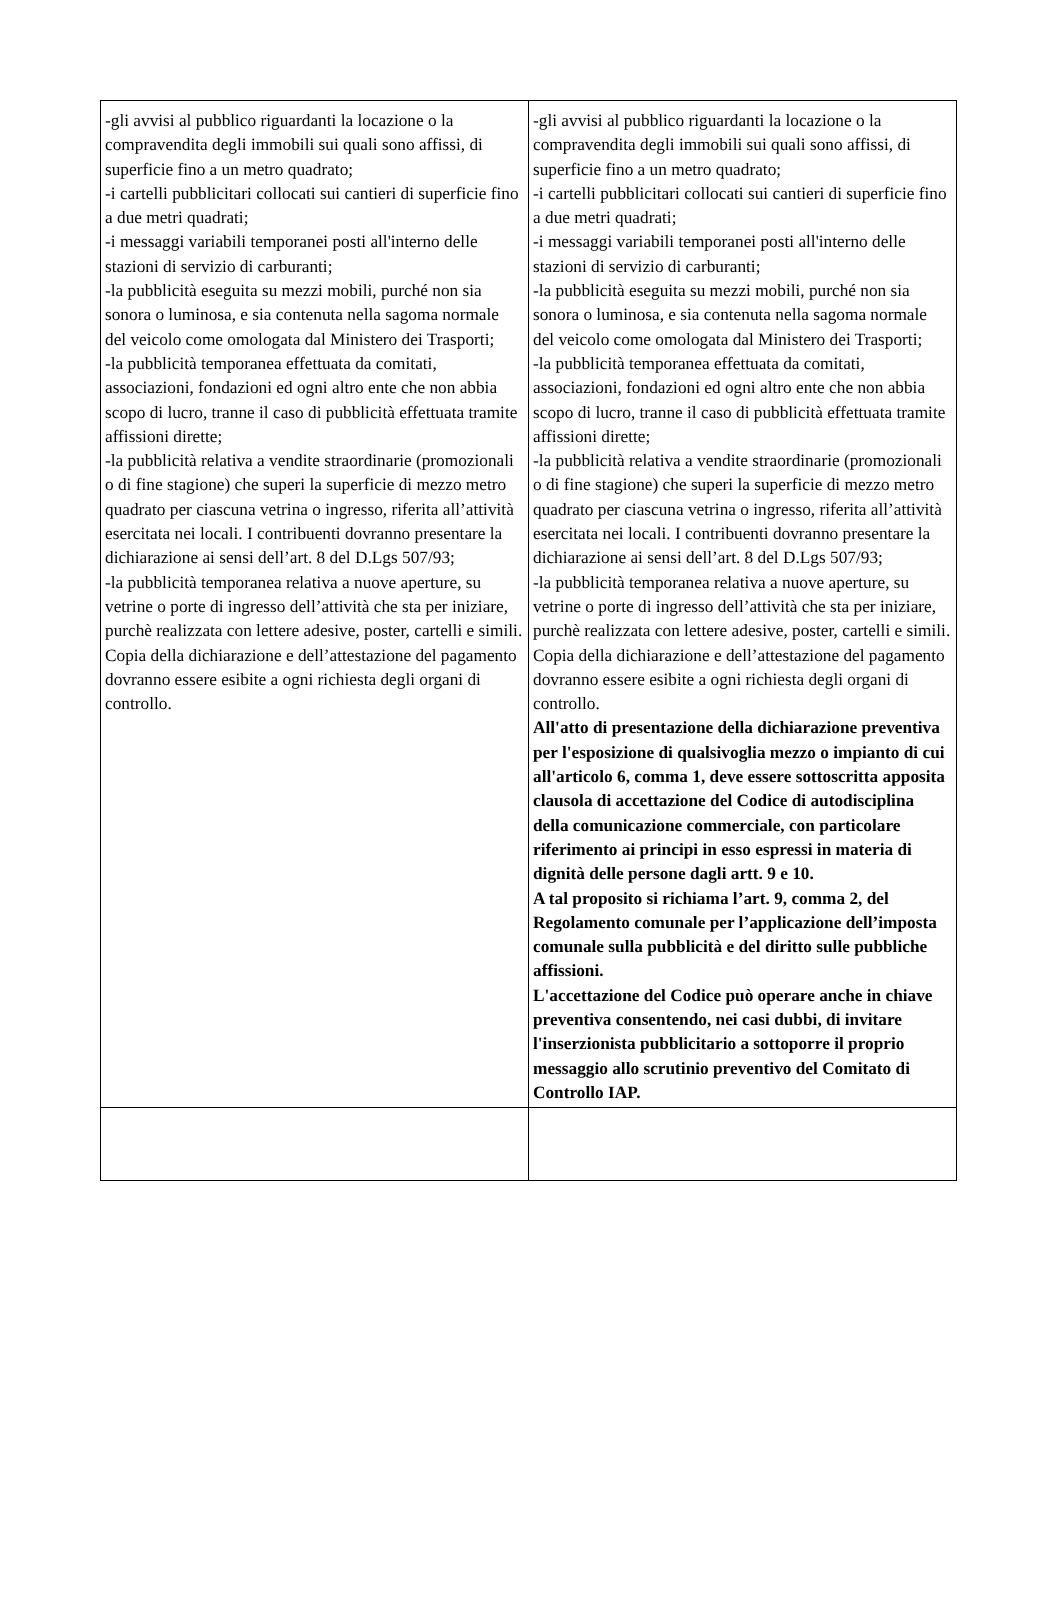| -gli avvisi al pubblico riguardanti la locazione o la compravendita degli immobili sui quali sono affissi, di superficie fino a un metro quadrato; -i cartelli pubblicitari collocati sui cantieri di superficie fino a due metri quadrati; -i messaggi variabili temporanei posti all'interno delle stazioni di servizio di carburanti; -la pubblicità eseguita su mezzi mobili, purché non sia sonora o luminosa, e sia contenuta nella sagoma normale del veicolo come omologata dal Ministero dei Trasporti; -la pubblicità temporanea effettuata da comitati, associazioni, fondazioni ed ogni altro ente che non abbia scopo di lucro, tranne il caso di pubblicità effettuata tramite affissioni dirette; -la pubblicità relativa a vendite straordinarie (promozionali o di fine stagione) che superi la superficie di mezzo metro quadrato per ciascuna vetrina o ingresso, riferita all’attività esercitata nei locali. I contribuenti dovranno presentare la dichiarazione ai sensi dell’art. 8 del D.Lgs 507/93; -la pubblicità temporanea relativa a nuove aperture, su vetrine o porte di ingresso dell’attività che sta per iniziare, purchè realizzata con lettere adesive, poster, cartelli e simili. Copia della dichiarazione e dell’attestazione del pagamento dovranno essere esibite a ogni richiesta degli organi di controllo. | -gli avvisi al pubblico riguardanti la locazione o la compravendita degli immobili sui quali sono affissi, di superficie fino a un metro quadrato; -i cartelli pubblicitari collocati sui cantieri di superficie fino a due metri quadrati; -i messaggi variabili temporanei posti all'interno delle stazioni di servizio di carburanti; -la pubblicità eseguita su mezzi mobili, purché non sia sonora o luminosa, e sia contenuta nella sagoma normale del veicolo come omologata dal Ministero dei Trasporti; -la pubblicità temporanea effettuata da comitati, associazioni, fondazioni ed ogni altro ente che non abbia scopo di lucro, tranne il caso di pubblicità effettuata tramite affissioni dirette; -la pubblicità relativa a vendite straordinarie (promozionali o di fine stagione) che superi la superficie di mezzo metro quadrato per ciascuna vetrina o ingresso, riferita all’attività esercitata nei locali. I contribuenti dovranno presentare la dichiarazione ai sensi dell’art. 8 del D.Lgs 507/93; -la pubblicità temporanea relativa a nuove aperture, su vetrine o porte di ingresso dell’attività che sta per iniziare, purchè realizzata con lettere adesive, poster, cartelli e simili. Copia della dichiarazione e dell’attestazione del pagamento dovranno essere esibite a ogni richiesta degli organi di controllo. All'atto di presentazione della dichiarazione preventiva per l'esposizione di qualsivoglia mezzo o impianto di cui all'articolo 6, comma 1, deve essere sottoscritta apposita clausola di accettazione del Codice di autodisciplina della comunicazione commerciale, con particolare riferimento ai principi in esso espressi in materia di dignità delle persone dagli artt. 9 e 10. A tal proposito si richiama l’art. 9, comma 2, del Regolamento comunale per l’applicazione dell’imposta comunale sulla pubblicità e del diritto sulle pubbliche affissioni. L'accettazione del Codice può operare anche in chiave preventiva consentendo, nei casi dubbi, di invitare l'inserzionista pubblicitario a sottoporre il proprio messaggio allo scrutinio preventivo del Comitato di Controllo IAP. |